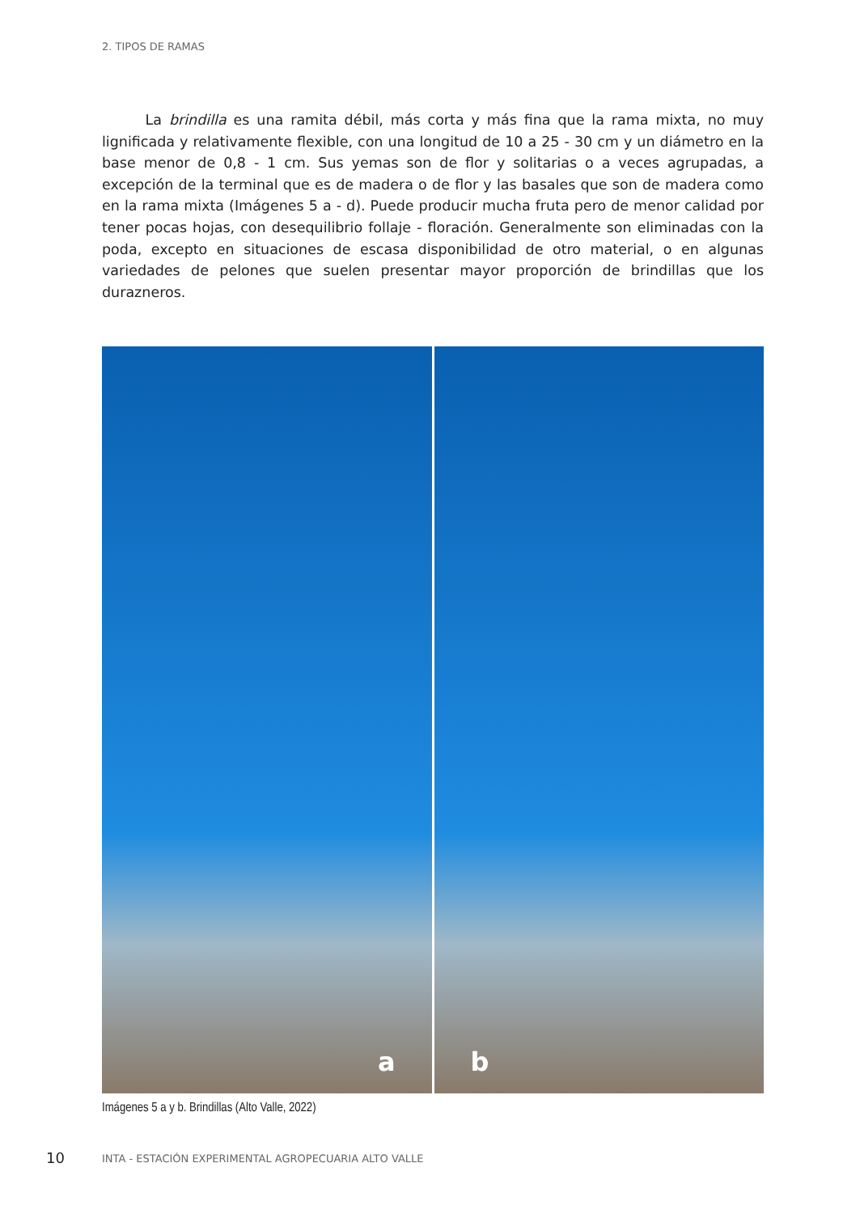2. TIPOS DE RAMAS
La brindilla es una ramita débil, más corta y más fina que la rama mixta, no muy lignificada y relativamente flexible, con una longitud de 10 a 25 - 30 cm y un diámetro en la base menor de 0,8 - 1 cm. Sus yemas son de flor y solitarias o a veces agrupadas, a excepción de la terminal que es de madera o de flor y las basales que son de madera como en la rama mixta (Imágenes 5 a - d). Puede producir mucha fruta pero de menor calidad por tener pocas hojas, con desequilibrio follaje - floración. Generalmente son eliminadas con la poda, excepto en situaciones de escasa disponibilidad de otro material, o en algunas variedades de pelones que suelen presentar mayor proporción de brindillas que los durazneros.
a
b
Imágenes 5 a y b. Brindillas (Alto Valle, 2022)
10
INTA - ESTACIÓN EXPERIMENTAL AGROPECUARIA ALTO VALLE